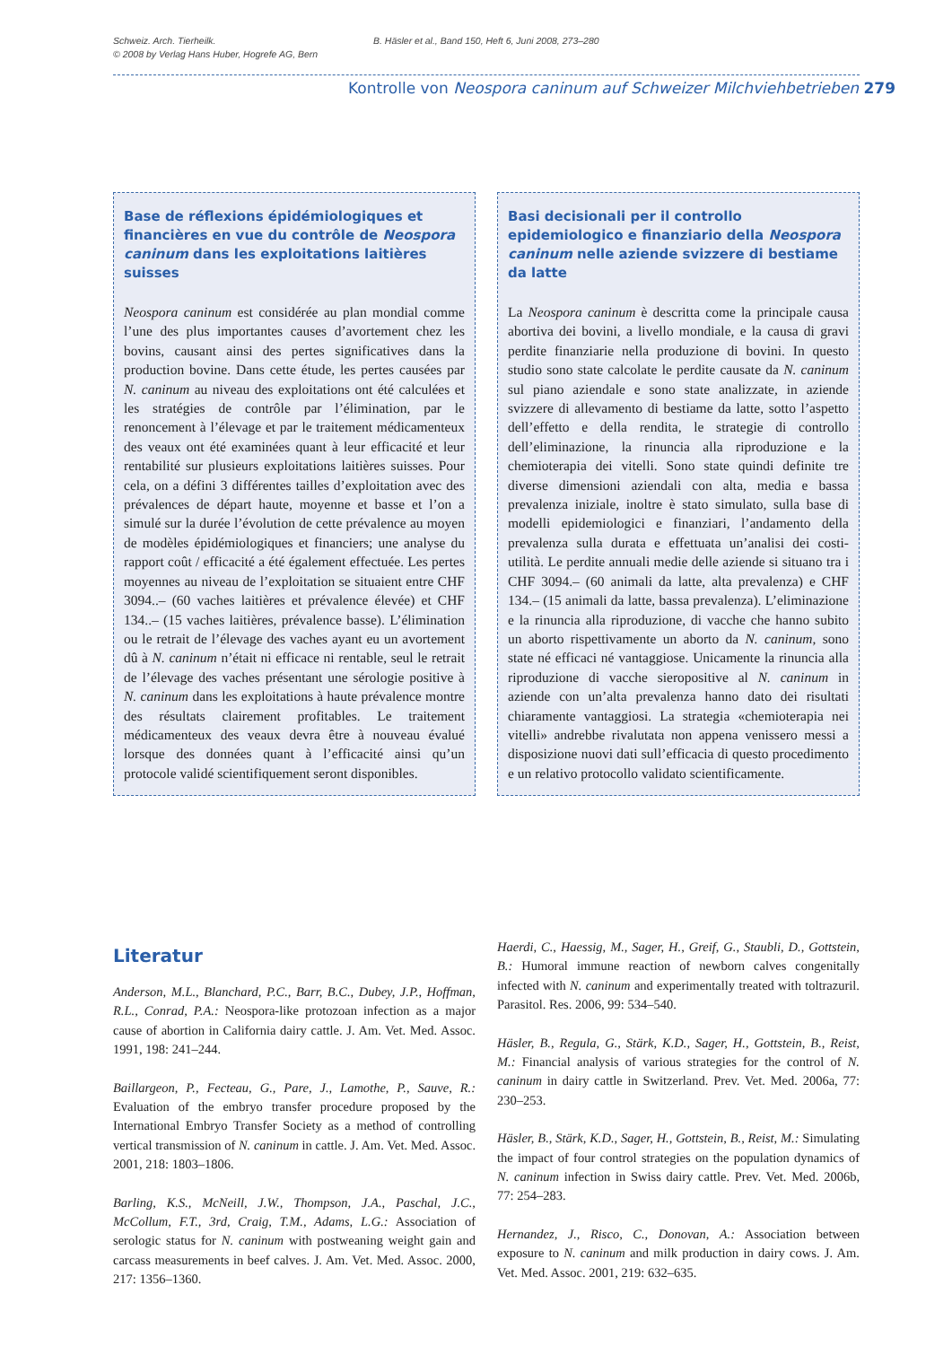Schweiz. Arch. Tierheilk.
© 2008 by Verlag Hans Huber, Hogrefe AG, Bern
B. Häsler et al., Band 150, Heft 6, Juni 2008, 273–280
Kontrolle von Neospora caninum auf Schweizer Milchviehbetrieben 279
Base de réflexions épidémiologiques et financières en vue du contrôle de Neospora caninum dans les exploitations laitières suisses
Neospora caninum est considérée au plan mondial comme l’une des plus importantes causes d’avortement chez les bovins, causant ainsi des pertes significatives dans la production bovine. Dans cette étude, les pertes causées par N. caninum au niveau des exploitations ont été calculées et les stratégies de contrôle par l’élimination, par le renoncement à l’élevage et par le traitement médicamenteux des veaux ont été examinées quant à leur efficacité et leur rentabilité sur plusieurs exploitations laitières suisses. Pour cela, on a défini 3 différentes tailles d’exploitation avec des prévalences de départ haute, moyenne et basse et l’on a simulé sur la durée l’évolution de cette prévalence au moyen de modèles épidémiologiques et financiers; une analyse du rapport coût / efficacité a été également effectuée. Les pertes moyennes au niveau de l’exploitation se situaient entre CHF 3094..– (60 vaches laitières et prévalence élevée) et CHF 134..– (15 vaches laitières, prévalence basse). L’élimination ou le retrait de l’élevage des vaches ayant eu un avortement dû à N. caninum n’était ni efficace ni rentable, seul le retrait de l’élevage des vaches présentant une sérologie positive à N. caninum dans les exploitations à haute prévalence montre des résultats clairement profitables. Le traitement médicamenteux des veaux devra être à nouveau évalué lorsque des données quant à l’efficacité ainsi qu’un protocole validé scientifiquement seront disponibles.
Basi decisionali per il controllo epidemiologico e finanziario della Neospora caninum nelle aziende svizzere di bestiame da latte
La Neospora caninum è descritta come la principale causa abortiva dei bovini, a livello mondiale, e la causa di gravi perdite finanziarie nella produzione di bovini. In questo studio sono state calcolate le perdite causate da N. caninum sul piano aziendale e sono state analizzate, in aziende svizzere di allevamento di bestiame da latte, sotto l’aspetto dell’effetto e della rendita, le strategie di controllo dell’eliminazione, la rinuncia alla riproduzione e la chemioterapia dei vitelli. Sono state quindi definite tre diverse dimensioni aziendali con alta, media e bassa prevalenza iniziale, inoltre è stato simulato, sulla base di modelli epidemiologici e finanziari, l’andamento della prevalenza sulla durata e effettuata un’analisi dei costi-utilità. Le perdite annuali medie delle aziende si situano tra i CHF 3094.– (60 animali da latte, alta prevalenza) e CHF 134.– (15 animali da latte, bassa prevalenza). L’eliminazione e la rinuncia alla riproduzione, di vacche che hanno subito un aborto rispettivamente un aborto da N. caninum, sono state né efficaci né vantaggiose. Unicamente la rinuncia alla riproduzione di vacche sieropositive al N. caninum in aziende con un’alta prevalenza hanno dato dei risultati chiaramente vantaggiosi. La strategia «chemioterapia nei vitelli» andrebbe rivalutata non appena venissero messi a disposizione nuovi dati sull’efficacia di questo procedimento e un relativo protocollo validato scientificamente.
Literatur
Anderson, M.L., Blanchard, P.C., Barr, B.C., Dubey, J.P., Hoffman, R.L., Conrad, P.A.: Neospora-like protozoan infection as a major cause of abortion in California dairy cattle. J. Am. Vet. Med. Assoc. 1991, 198: 241–244.
Baillargeon, P., Fecteau, G., Pare, J., Lamothe, P., Sauve, R.: Evaluation of the embryo transfer procedure proposed by the International Embryo Transfer Society as a method of controlling vertical transmission of N. caninum in cattle. J. Am. Vet. Med. Assoc. 2001, 218: 1803–1806.
Barling, K.S., McNeill, J.W., Thompson, J.A., Paschal, J.C., McCollum, F.T., 3rd, Craig, T.M., Adams, L.G.: Association of serologic status for N. caninum with postweaning weight gain and carcass measurements in beef calves. J. Am. Vet. Med. Assoc. 2000, 217: 1356–1360.
Haerdi, C., Haessig, M., Sager, H., Greif, G., Staubli, D., Gottstein, B.: Humoral immune reaction of newborn calves congenitally infected with N. caninum and experimentally treated with toltrazuril. Parasitol. Res. 2006, 99: 534–540.
Häsler, B., Regula, G., Stärk, K.D., Sager, H., Gottstein, B., Reist, M.: Financial analysis of various strategies for the control of N. caninum in dairy cattle in Switzerland. Prev. Vet. Med. 2006a, 77: 230–253.
Häsler, B., Stärk, K.D., Sager, H., Gottstein, B., Reist, M.: Simulating the impact of four control strategies on the population dynamics of N. caninum infection in Swiss dairy cattle. Prev. Vet. Med. 2006b, 77: 254–283.
Hernandez, J., Risco, C., Donovan, A.: Association between exposure to N. caninum and milk production in dairy cows. J. Am. Vet. Med. Assoc. 2001, 219: 632–635.